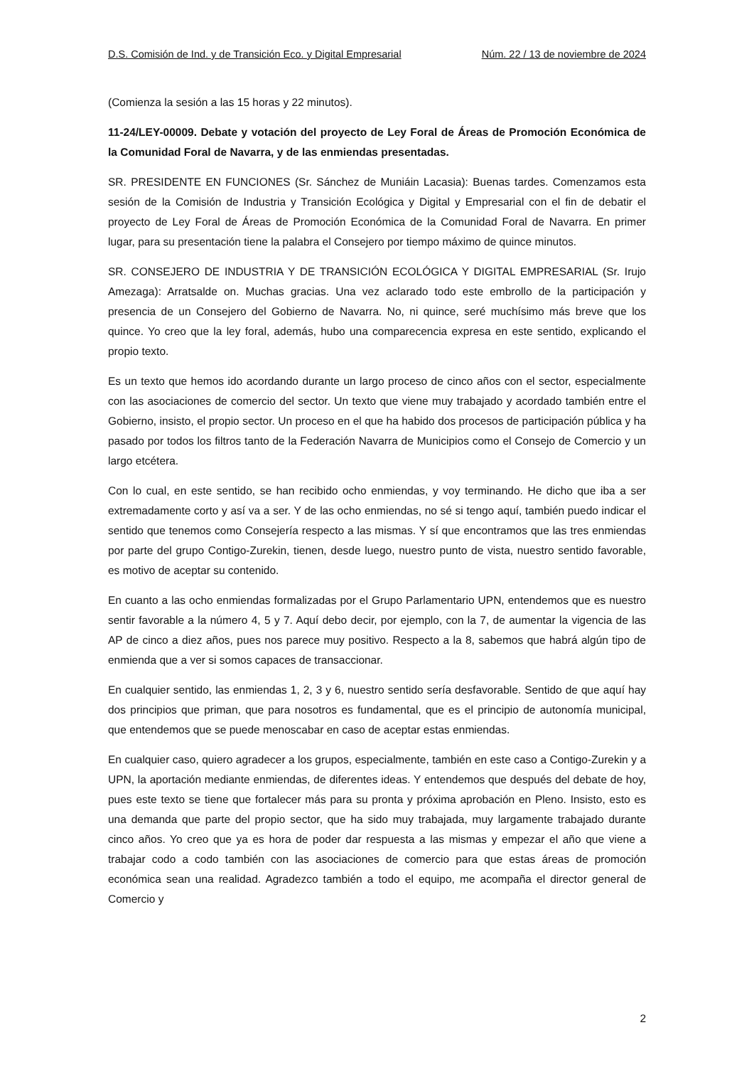D.S. Comisión de Ind. y de Transición Eco. y Digital Empresarial Núm. 22 / 13 de noviembre de 2024
(Comienza la sesión a las 15 horas y 22 minutos).
11-24/LEY-00009. Debate y votación del proyecto de Ley Foral de Áreas de Promoción Económica de la Comunidad Foral de Navarra, y de las enmiendas presentadas.
SR. PRESIDENTE EN FUNCIONES (Sr. Sánchez de Muniáin Lacasia): Buenas tardes. Comenzamos esta sesión de la Comisión de Industria y Transición Ecológica y Digital y Empresarial con el fin de debatir el proyecto de Ley Foral de Áreas de Promoción Económica de la Comunidad Foral de Navarra. En primer lugar, para su presentación tiene la palabra el Consejero por tiempo máximo de quince minutos.
SR. CONSEJERO DE INDUSTRIA Y DE TRANSICIÓN ECOLÓGICA Y DIGITAL EMPRESARIAL (Sr. Irujo Amezaga): Arratsalde on. Muchas gracias. Una vez aclarado todo este embrollo de la participación y presencia de un Consejero del Gobierno de Navarra. No, ni quince, seré muchísimo más breve que los quince. Yo creo que la ley foral, además, hubo una comparecencia expresa en este sentido, explicando el propio texto.
Es un texto que hemos ido acordando durante un largo proceso de cinco años con el sector, especialmente con las asociaciones de comercio del sector. Un texto que viene muy trabajado y acordado también entre el Gobierno, insisto, el propio sector. Un proceso en el que ha habido dos procesos de participación pública y ha pasado por todos los filtros tanto de la Federación Navarra de Municipios como el Consejo de Comercio y un largo etcétera.
Con lo cual, en este sentido, se han recibido ocho enmiendas, y voy terminando. He dicho que iba a ser extremadamente corto y así va a ser. Y de las ocho enmiendas, no sé si tengo aquí, también puedo indicar el sentido que tenemos como Consejería respecto a las mismas. Y sí que encontramos que las tres enmiendas por parte del grupo Contigo-Zurekin, tienen, desde luego, nuestro punto de vista, nuestro sentido favorable, es motivo de aceptar su contenido.
En cuanto a las ocho enmiendas formalizadas por el Grupo Parlamentario UPN, entendemos que es nuestro sentir favorable a la número 4, 5 y 7. Aquí debo decir, por ejemplo, con la 7, de aumentar la vigencia de las AP de cinco a diez años, pues nos parece muy positivo. Respecto a la 8, sabemos que habrá algún tipo de enmienda que a ver si somos capaces de transaccionar.
En cualquier sentido, las enmiendas 1, 2, 3 y 6, nuestro sentido sería desfavorable. Sentido de que aquí hay dos principios que priman, que para nosotros es fundamental, que es el principio de autonomía municipal, que entendemos que se puede menoscabar en caso de aceptar estas enmiendas.
En cualquier caso, quiero agradecer a los grupos, especialmente, también en este caso a Contigo-Zurekin y a UPN, la aportación mediante enmiendas, de diferentes ideas. Y entendemos que después del debate de hoy, pues este texto se tiene que fortalecer más para su pronta y próxima aprobación en Pleno. Insisto, esto es una demanda que parte del propio sector, que ha sido muy trabajada, muy largamente trabajado durante cinco años. Yo creo que ya es hora de poder dar respuesta a las mismas y empezar el año que viene a trabajar codo a codo también con las asociaciones de comercio para que estas áreas de promoción económica sean una realidad. Agradezco también a todo el equipo, me acompaña el director general de Comercio y
2